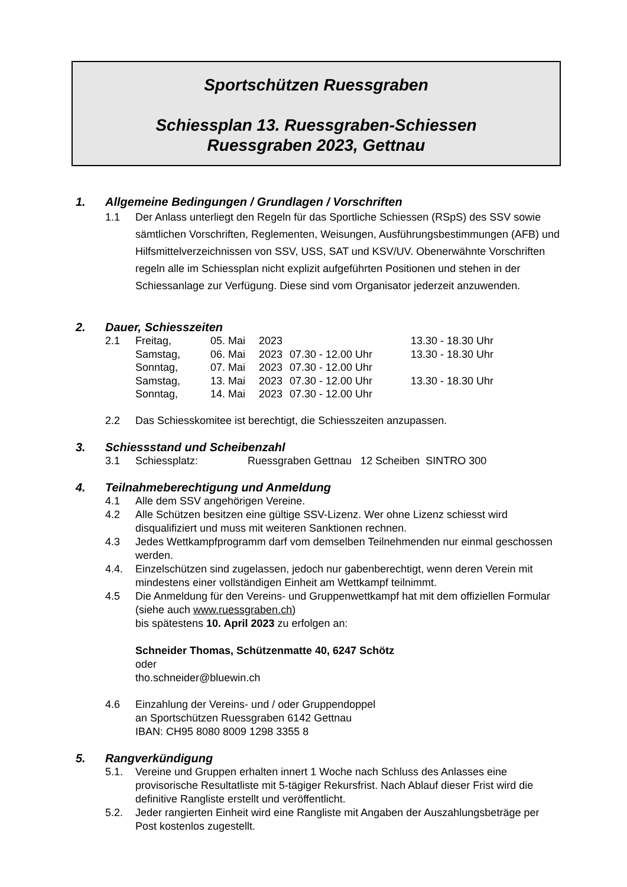Sportschützen Ruessgraben
Schiessplan 13. Ruessgraben-Schiessen
Ruessgraben 2023, Gettnau
1. Allgemeine Bedingungen / Grundlagen / Vorschriften
1.1 Der Anlass unterliegt den Regeln für das Sportliche Schiessen (RSpS) des SSV sowie sämtlichen Vorschriften, Reglementen, Weisungen, Ausführungsbestim­mungen (AFB) und Hilfsmittelverzeichnissen von SSV, USS, SAT und KSV/UV. Obenerwähnte Vorschriften regeln alle im Schiessplan nicht explizit aufgeführten Positionen und stehen in der Schiessanlage zur Verfügung. Diese sind vom Organisator jederzeit anzuwenden.
2. Dauer, Schiesszeiten
| 2.1 | Freitag, | 05. Mai | 2023 | | 13.30 - 18.30 Uhr |
| | Samstag, | 06. Mai | 2023 | 07.30 - 12.00 Uhr | 13.30 - 18.30 Uhr |
| | Sonntag, | 07. Mai | 2023 | 07.30 - 12.00 Uhr | |
| | Samstag, | 13. Mai | 2023 | 07.30 - 12.00 Uhr | 13.30 - 18.30 Uhr |
| | Sonntag, | 14. Mai | 2023 | 07.30 - 12.00 Uhr | |
2.2 Das Schiesskomitee ist berechtigt, die Schiesszeiten anzupassen.
3. Schiessstand und Scheibenzahl
3.1 Schiessplatz: Ruessgraben Gettnau 12 Scheiben SINTRO 300
4. Teilnahmeberechtigung und Anmeldung
4.1 Alle dem SSV angehörigen Vereine.
4.2 Alle Schützen besitzen eine gültige SSV-Lizenz. Wer ohne Lizenz schiesst wird disqualifiziert und muss mit weiteren Sanktionen rechnen.
4.3 Jedes Wettkampfprogramm darf vom demselben Teilnehmenden nur einmal geschossen werden.
4.4. Einzelschützen sind zugelassen, jedoch nur gabenberechtigt, wenn deren Verein mit mindestens einer vollständigen Einheit am Wettkampf teilnimmt.
4.5 Die Anmeldung für den Vereins- und Gruppenwettkampf hat mit dem offiziellen Formular (siehe auch www.ruessgraben.ch)
bis spätestens 10. April 2023 zu erfolgen an:
Schneider Thomas, Schützenmatte 40, 6247 Schötz
oder
tho.schneider@bluewin.ch
4.6 Einzahlung der Vereins- und / oder Gruppendoppel
an Sportschützen Ruessgraben 6142 Gettnau
IBAN: CH95 8080 8009 1298 3355 8
5. Rangverkündigung
5.1. Vereine und Gruppen erhalten innert 1 Woche nach Schluss des Anlasses eine provisorische Resultatliste mit 5-tägiger Rekursfrist. Nach Ablauf dieser Frist wird die definitive Rangliste erstellt und veröffentlicht.
5.2. Jeder rangierten Einheit wird eine Rangliste mit Angaben der Auszahlungsbe­träge per Post kostenlos zugestellt.